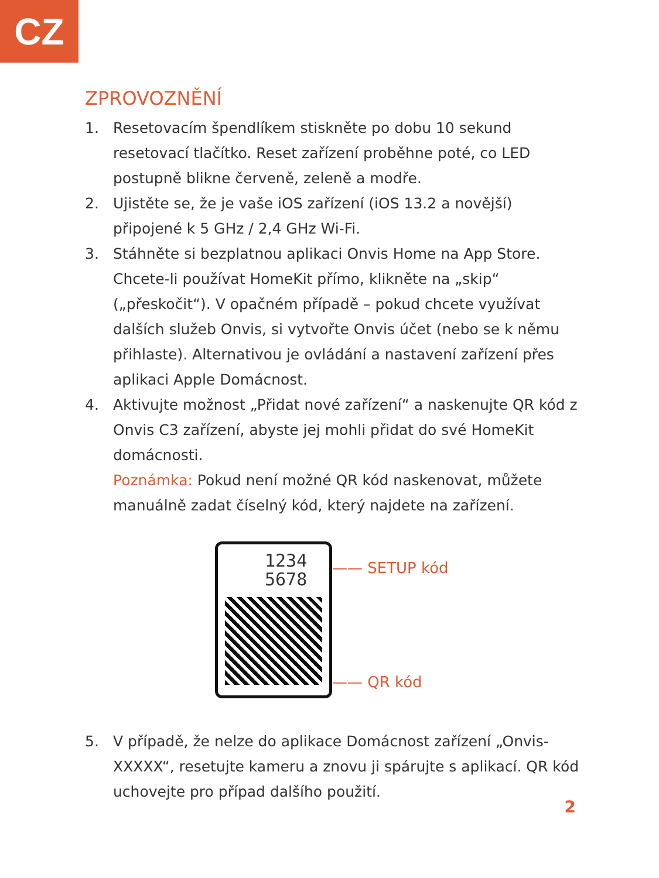CZ
ZPROVOZNĚNÍ
1. Resetovacím špendlíkem stiskněte po dobu 10 sekund resetovací tlačítko. Reset zařízení proběhne poté, co LED postupně blikne červeně, zeleně a modře.
2. Ujistěte se, že je vaše iOS zařízení (iOS 13.2 a novější) připojené k 5 GHz / 2,4 GHz Wi-Fi.
3. Stáhněte si bezplatnou aplikaci Onvis Home na App Store. Chcete-li používat HomeKit přímo, klikněte na „skip“ („přeskočit“). V opačném případě – pokud chcete využívat dalších služeb Onvis, si vytvořte Onvis účet (nebo se k němu přihlaste). Alternativou je ovládání a nastavení zařízení přes aplikaci Apple Domácnost.
4. Aktivujte možnost „Přidat nové zařízení“ a naskenujte QR kód z Onvis C3 zařízení, abyste jej mohli přidat do své HomeKit domácnosti.
Poznámka: Pokud není možné QR kód naskenovat, můžete manuálně zadat číselný kód, který najdete na zařízení.
1234
5678
—— SETUP kód
—— QR kód
5. V případě, že nelze do aplikace Domácnost zařízení „Onvis-XXXXX“, resetujte kameru a znovu ji spárujte s aplikací. QR kód uchovejte pro případ dalšího použití.
2